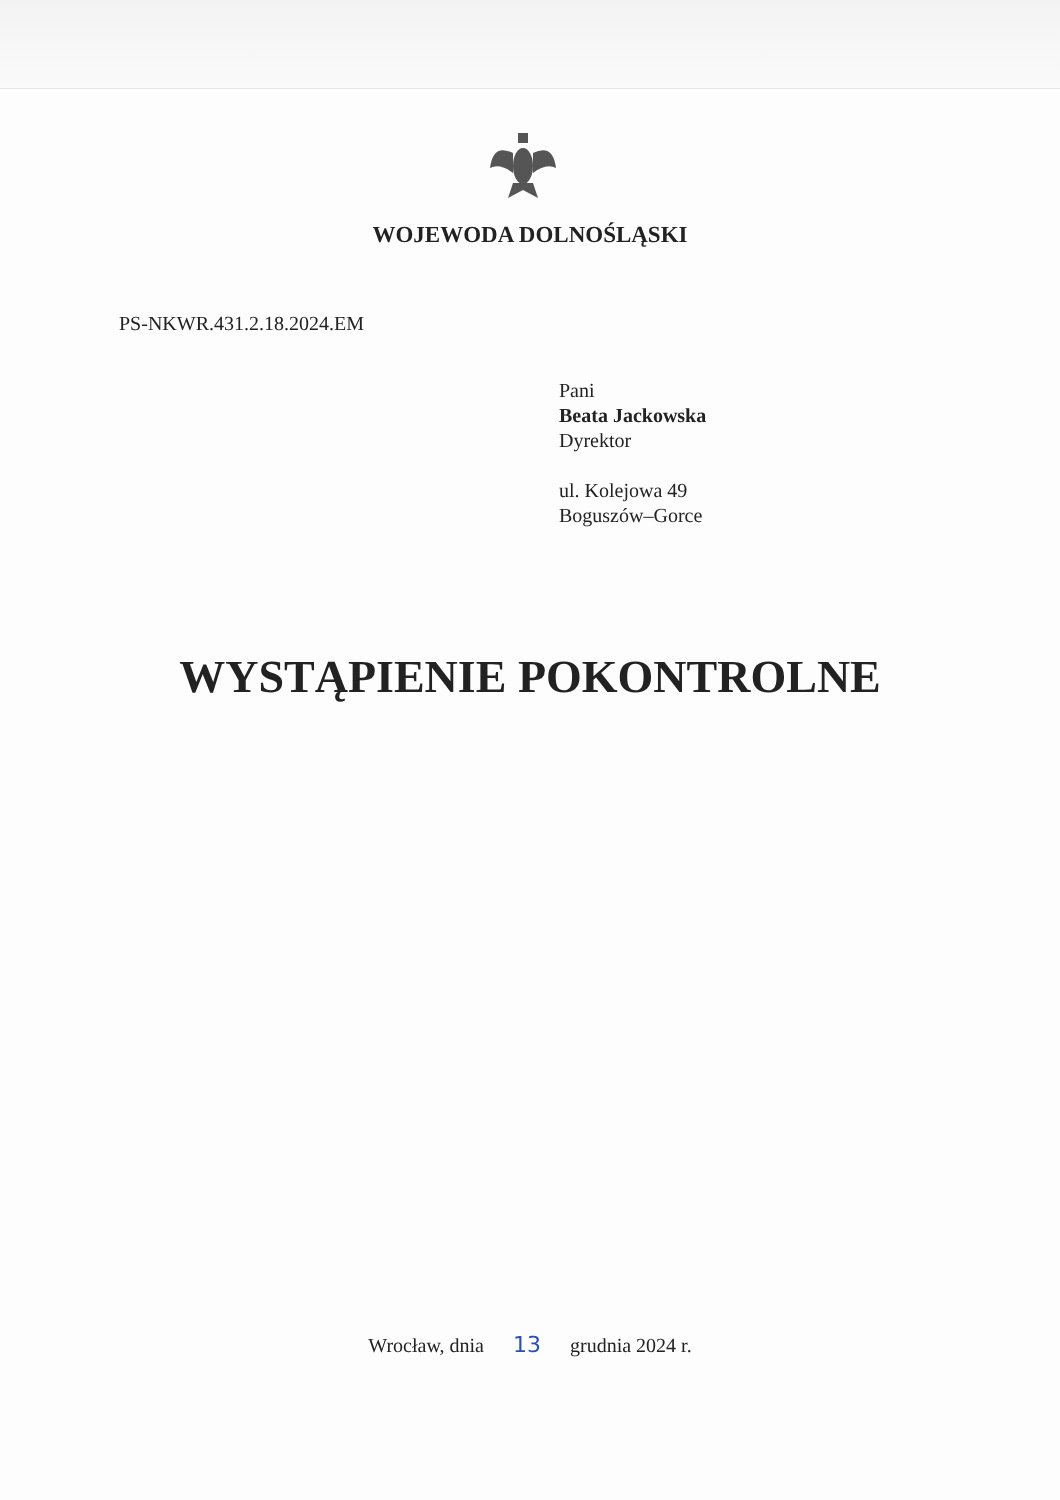WOJEWODA DOLNOŚLĄSKI
PS-NKWR.431.2.18.2024.EM
Pani
Beata Jackowska
Dyrektor
ul. Kolejowa 49
Boguszów–Gorce
WYSTĄPIENIE POKONTROLNE
Wrocław, dnia 13 grudnia 2024 r.